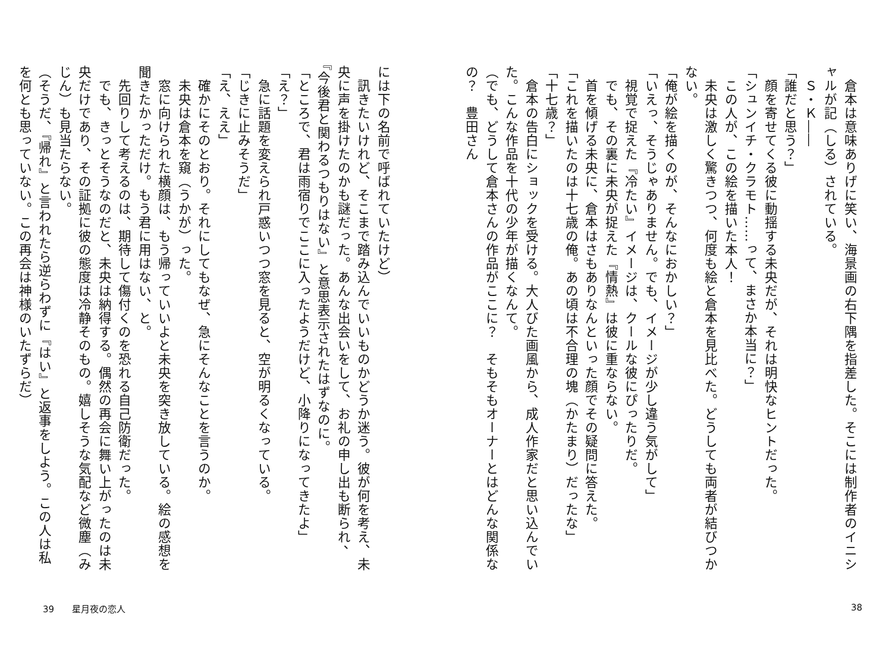倉本は意味ありげに笑い、海景画の右下隅を指差した。そこには制作者のイニシャルが記（しる）されている。
　Ｓ・Ｋ――
「誰だと思う？」
　顔を寄せてくる彼に動揺する未央だが、それは明快なヒントだった。
「シュンイチ・クラモト……って、まさか本当に？」
　この人が、この絵を描いた本人！
　未央は激しく驚きつつ、何度も絵と倉本を見比べた。どうしても両者が結びつかない。
「俺が絵を描くのが、そんなにおかしい？」
「いえっ、そうじゃありません。でも、イメージが少し違う気がして」
　視覚で捉えた『冷たい』イメージは、クールな彼にぴったりだ。
　でも、その裏に未央が捉えた『情熱』は彼に重ならない。
　首を傾げる未央に、倉本はさもありなんといった顔でその疑問に答えた。
「これを描いたのは十七歳の俺。あの頃は不合理の塊（かたまり）だったな」
「十七歳？」
　倉本の告白にショックを受ける。大人びた画風から、成人作家だと思い込んでいた。こんな作品を十代の少年が描くなんて。
（でも、どうして倉本さんの作品がここに？　そもそもオーナーとはどんな関係なの？　豊田さん
には下の名前で呼ばれていたけど）
　訊きたいけれど、そこまで踏み込んでいいものかどうか迷う。彼が何を考え、未央に声を掛けたのかも謎だった。あんな出会いをして、お礼の申し出も断られ、『今後君と関わるつもりはない』と意思表示されたはずなのに。
「ところで、君は雨宿りでここに入ったようだけど、小降りになってきたよ」
「え？」
　急に話題を変えられ戸惑いつつ窓を見ると、空が明るくなっている。
「じきに止みそうだ」
「え、ええ」
　確かにそのとおり。それにしてもなぜ、急にそんなことを言うのか。
　未央は倉本を窺（うかが）った。
　窓に向けられた横顔は、もう帰っていいよと未央を突き放している。絵の感想を聞きたかっただけ。もう君に用はない、と。
　先回りして考えるのは、期待して傷付くのを恐れる自己防衛だった。
　でも、きっとそうなのだと、未央は納得する。偶然の再会に舞い上がったのは未央だけであり、その証拠に彼の態度は冷静そのもの。嬉しそうな気配など微塵（みじん）も見当たらない。
（そうだ、『帰れ』と言われたら逆らわずに『はい』と返事をしよう。この人は私を何とも思っていない。この再会は神様のいたずらだ）
39　　星月夜の恋人 38